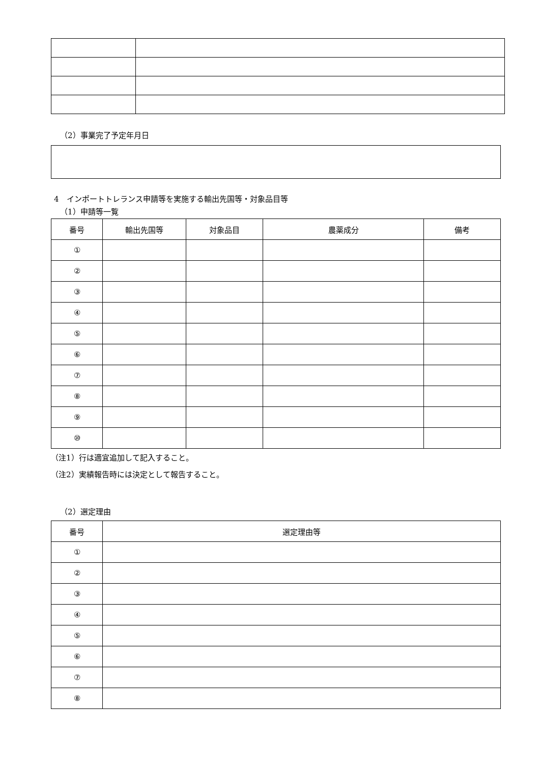（2）事業完了予定年月日
4　インポートトレランス申請等を実施する輸出先国等・対象品目等
（1）申請等一覧
| 番号 | 輸出先国等 | 対象品目 | 農薬成分 | 備考 |
| --- | --- | --- | --- | --- |
| ① | | | | |
| ② | | | | |
| ③ | | | | |
| ④ | | | | |
| ⑤ | | | | |
| ⑥ | | | | |
| ⑦ | | | | |
| ⑧ | | | | |
| ⑨ | | | | |
| ⑩ | | | | |
（注1）行は適宜追加して記入すること。
（注2）実績報告時には決定として報告すること。
（2）選定理由
| 番号 | 選定理由等 |
| --- | --- |
| ① | |
| ② | |
| ③ | |
| ④ | |
| ⑤ | |
| ⑥ | |
| ⑦ | |
| ⑧ | |